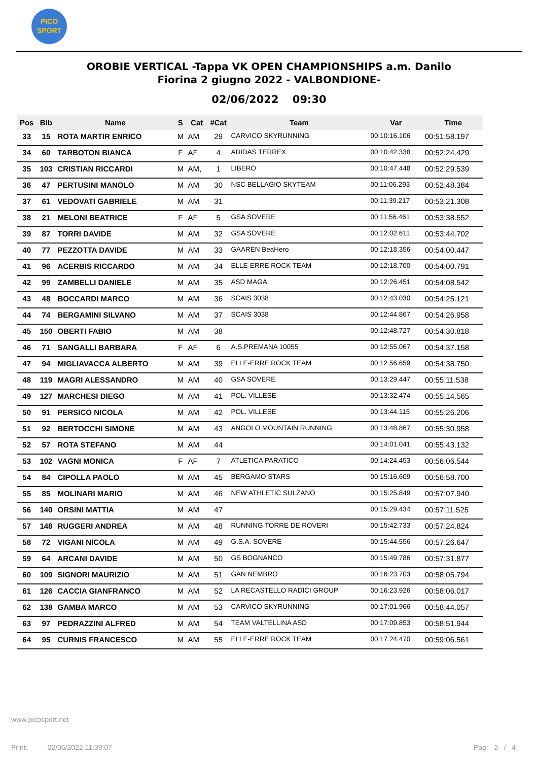PICO
SPORT
OROBIE VERTICAL -Tappa VK OPEN CHAMPIONSHIPS a.m. Danilo
Fiorina 2 giugno 2022 - VALBONDIONE-
02/06/2022 09:30
| Pos | Bib | Name | S | Cat | #Cat | Team | Var | Time |
| --- | --- | --- | --- | --- | --- | --- | --- | --- |
| 33 | 15 | ROTA MARTIR ENRICO | M | AM | 29 | CARVICO SKYRUNNING | 00:10:16.106 | 00:51:58.197 |
| 34 | 60 | TARBOTON BIANCA | F | AF | 4 | ADIDAS TERREX | 00:10:42.338 | 00:52:24.429 |
| 35 | 103 | CRISTIAN RICCARDI | M | AM, | 1 | LIBERO | 00:10:47.448 | 00:52:29.539 |
| 36 | 47 | PERTUSINI MANOLO | M | AM | 30 | NSC BELLAGIO SKYTEAM | 00:11:06.293 | 00:52:48.384 |
| 37 | 61 | VEDOVATI GABRIELE | M | AM | 31 | | 00:11:39.217 | 00:53:21.308 |
| 38 | 21 | MELONI BEATRICE | F | AF | 5 | GSA SOVERE | 00:11:56.461 | 00:53:38.552 |
| 39 | 87 | TORRI DAVIDE | M | AM | 32 | GSA SOVERE | 00:12:02.611 | 00:53:44.702 |
| 40 | 77 | PEZZOTTA DAVIDE | M | AM | 33 | GAAREN BeaHero | 00:12:18.356 | 00:54:00.447 |
| 41 | 96 | ACERBIS RICCARDO | M | AM | 34 | ELLE-ERRE ROCK TEAM | 00:12:18.700 | 00:54:00.791 |
| 42 | 99 | ZAMBELLI DANIELE | M | AM | 35 | ASD MAGA | 00:12:26.451 | 00:54:08.542 |
| 43 | 48 | BOCCARDI MARCO | M | AM | 36 | SCAIS 3038 | 00:12:43.030 | 00:54:25.121 |
| 44 | 74 | BERGAMINI SILVANO | M | AM | 37 | SCAIS 3038 | 00:12:44.867 | 00:54:26.958 |
| 45 | 150 | OBERTI FABIO | M | AM | 38 | | 00:12:48.727 | 00:54:30.818 |
| 46 | 71 | SANGALLI BARBARA | F | AF | 6 | A.S.PREMANA 10055 | 00:12:55.067 | 00:54:37.158 |
| 47 | 94 | MIGLIAVACCA ALBERTO | M | AM | 39 | ELLE-ERRE ROCK TEAM | 00:12:56.659 | 00:54:38.750 |
| 48 | 119 | MAGRI ALESSANDRO | M | AM | 40 | GSA SOVERE | 00:13:29.447 | 00:55:11.538 |
| 49 | 127 | MARCHESI DIEGO | M | AM | 41 | POL. VILLESE | 00:13:32.474 | 00:55:14.565 |
| 50 | 91 | PERSICO NICOLA | M | AM | 42 | POL. VILLESE | 00:13:44.115 | 00:55:26.206 |
| 51 | 92 | BERTOCCHI SIMONE | M | AM | 43 | ANGOLO MOUNTAIN RUNNING | 00:13:48.867 | 00:55:30.958 |
| 52 | 57 | ROTA STEFANO | M | AM | 44 | | 00:14:01.041 | 00:55:43.132 |
| 53 | 102 | VAGNI MONICA | F | AF | 7 | ATLETICA PARATICO | 00:14:24.453 | 00:56:06.544 |
| 54 | 84 | CIPOLLA PAOLO | M | AM | 45 | BERGAMO STARS | 00:15:16.609 | 00:56:58.700 |
| 55 | 85 | MOLINARI MARIO | M | AM | 46 | NEW ATHLETIC SULZANO | 00:15:25.849 | 00:57:07.940 |
| 56 | 140 | ORSINI MATTIA | M | AM | 47 | | 00:15:29.434 | 00:57:11.525 |
| 57 | 148 | RUGGERI ANDREA | M | AM | 48 | RUNNING TORRE DE ROVERI | 00:15:42.733 | 00:57:24.824 |
| 58 | 72 | VIGANI NICOLA | M | AM | 49 | G.S.A. SOVERE | 00:15:44.556 | 00:57:26.647 |
| 59 | 64 | ARCANI DAVIDE | M | AM | 50 | GS BOGNANCO | 00:15:49.786 | 00:57:31.877 |
| 60 | 109 | SIGNORI MAURIZIO | M | AM | 51 | GAN NEMBRO | 00:16:23.703 | 00:58:05.794 |
| 61 | 126 | CACCIA GIANFRANCO | M | AM | 52 | LA RECASTELLO RADICI GROUP | 00:16:23.926 | 00:58:06.017 |
| 62 | 138 | GAMBA MARCO | M | AM | 53 | CARVICO SKYRUNNING | 00:17:01.966 | 00:58:44.057 |
| 63 | 97 | PEDRAZZINI ALFRED | M | AM | 54 | TEAM VALTELLINA ASD | 00:17:09.853 | 00:58:51.944 |
| 64 | 95 | CURNIS FRANCESCO | M | AM | 55 | ELLE-ERRE ROCK TEAM | 00:17:24.470 | 00:59:06.561 |
www.picosport.net
Print: 02/06/2022 11:39:07
Pag: 2 / 4